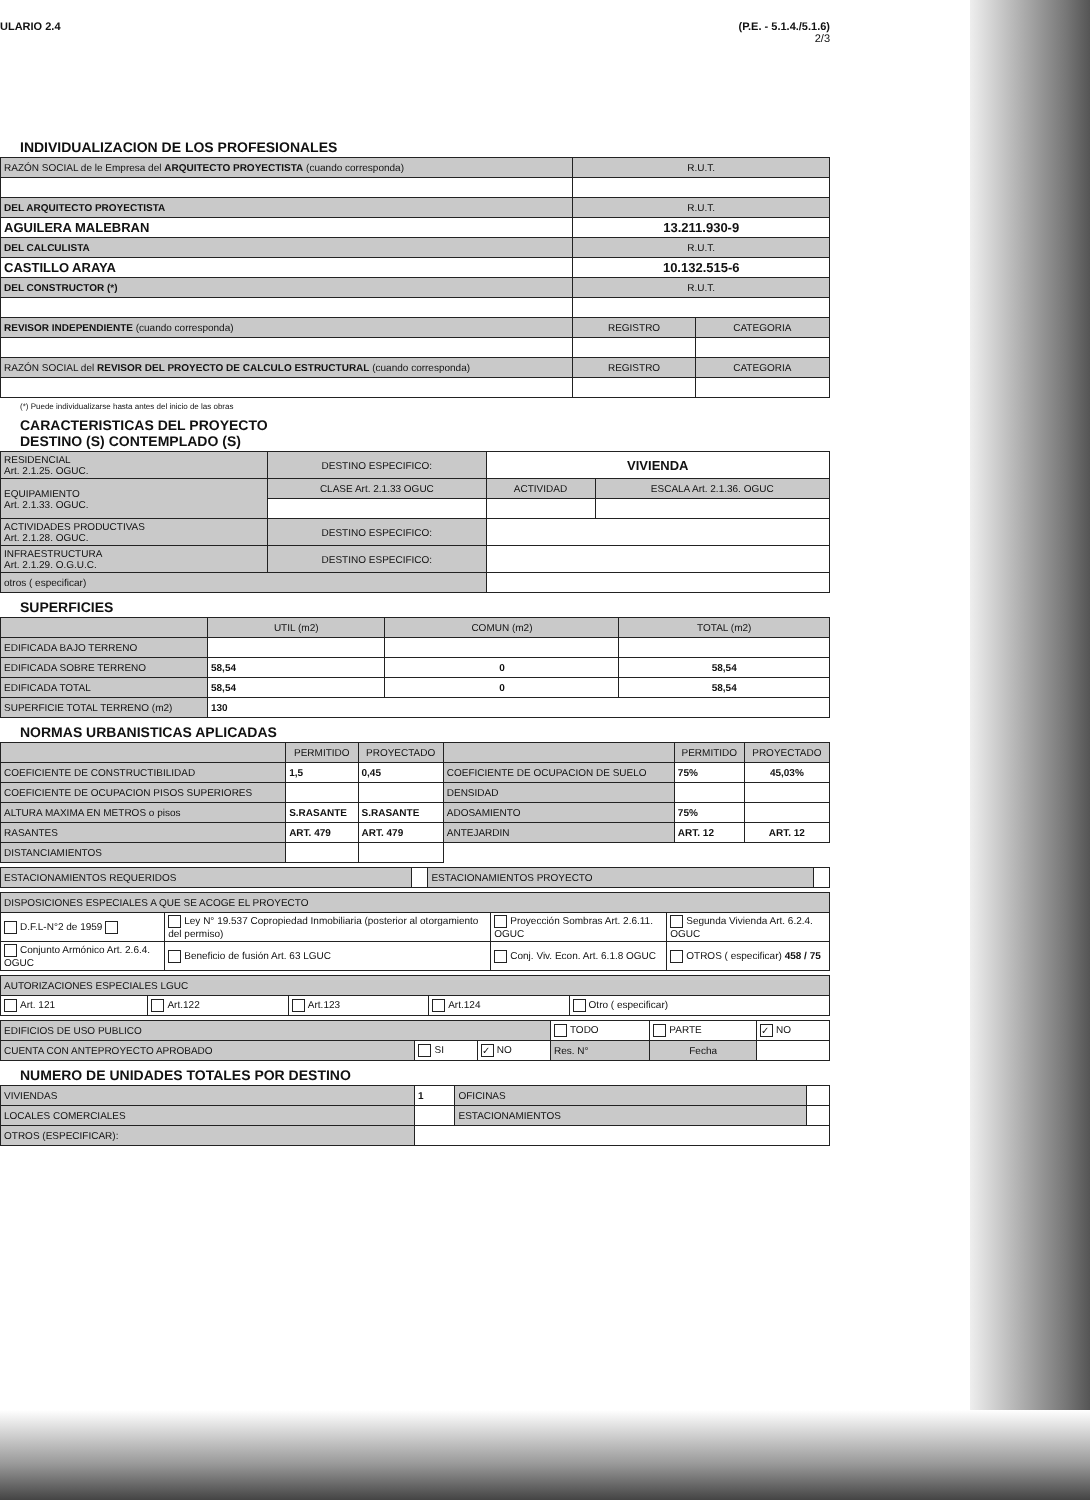ULARIO 2.4 (P.E. - 5.1.4./5.1.6)
2/3
INDIVIDUALIZACION DE LOS PROFESIONALES
| RAZÓN SOCIAL de le Empresa del ARQUITECTO PROYECTISTA (cuando corresponda) | R.U.T. | |
| DEL ARQUITECTO PROYECTISTA | R.U.T. | |
| AGUILERA MALEBRAN | 13.211.930-9 | |
| DEL CALCULISTA | R.U.T. | |
| CASTILLO ARAYA | 10.132.515-6 | |
| DEL CONSTRUCTOR (*) | R.U.T. | |
| REVISOR INDEPENDIENTE (cuando corresponda) | REGISTRO | CATEGORIA |
| RAZÓN SOCIAL del REVISOR DEL PROYECTO DE CALCULO ESTRUCTURAL (cuando corresponda) | REGISTRO | CATEGORIA |
(*) Puede individualizarse hasta antes del inicio de las obras
CARACTERISTICAS DEL PROYECTO
DESTINO (S) CONTEMPLADO (S)
| RESIDENCIAL Art. 2.1.25. OGUC. | DESTINO ESPECIFICO: | VIVIENDA | |
| EQUIPAMIENTO Art. 2.1.33. OGUC. | CLASE Art. 2.1.33 OGUC | ACTIVIDAD | ESCALA Art. 2.1.36. OGUC |
| ACTIVIDADES PRODUCTIVAS Art. 2.1.28. OGUC. | DESTINO ESPECIFICO: | | |
| INFRAESTRUCTURA Art. 2.1.29. O.G.U.C. | DESTINO ESPECIFICO: | | |
| otros ( especificar) | | | |
SUPERFICIES
| | UTIL (m2) | COMUN (m2) | TOTAL (m2) |
| EDIFICADA BAJO TERRENO | | | |
| EDIFICADA SOBRE TERRENO | 58,54 | 0 | 58,54 |
| EDIFICADA TOTAL | 58,54 | 0 | 58,54 |
| SUPERFICIE TOTAL TERRENO (m2) | 130 | | |
NORMAS URBANISTICAS APLICADAS
| | PERMITIDO | PROYECTADO | | PERMITIDO | PROYECTADO |
| COEFICIENTE DE CONSTRUCTIBILIDAD | 1,5 | 0,45 | COEFICIENTE DE OCUPACION DE SUELO | 75% | 45,03% |
| COEFICIENTE DE OCUPACION PISOS SUPERIORES | | | DENSIDAD | | |
| ALTURA MAXIMA EN METROS o pisos | S.RASANTE | S.RASANTE | ADOSAMIENTO | 75% | |
| RASANTES | ART. 479 | ART. 479 | ANTEJARDIN | ART. 12 | ART. 12 |
| DISTANCIAMIENTOS | | | | | |
| ESTACIONAMIENTOS REQUERIDOS | | ESTACIONAMIENTOS PROYECTO | |
| DISPOSICIONES ESPECIALES A QUE SE ACOGE EL PROYECTO | | | |
| D.F.L-N°2 de 1959 | Ley N° 19.537 Copropiedad Inmobiliaria (posterior al otorgamiento del permiso) | Proyección Sombras Art. 2.6.11. OGUC | Segunda Vivienda Art. 6.2.4. OGUC |
| Conjunto Armónico Art. 2.6.4. OGUC | Beneficio de fusión Art. 63 LGUC | Conj. Viv. Econ. Art. 6.1.8 OGUC | OTROS ( especificar) 458 / 75 |
| AUTORIZACIONES ESPECIALES LGUC | | | | |
| Art. 121 | Art.122 | Art.123 | Art.124 | Otro ( especificar) |
| EDIFICIOS DE USO PUBLICO | | | TODO | PARTE | ✓ NO |
| CUENTA CON ANTEPROYECTO APROBADO | SI | ✓ NO | Res. N° | Fecha | |
NUMERO DE UNIDADES TOTALES POR DESTINO
| VIVIENDAS | 1 | OFICINAS | |
| LOCALES COMERCIALES | | ESTACIONAMIENTOS | |
| OTROS (ESPECIFICAR): | | | |